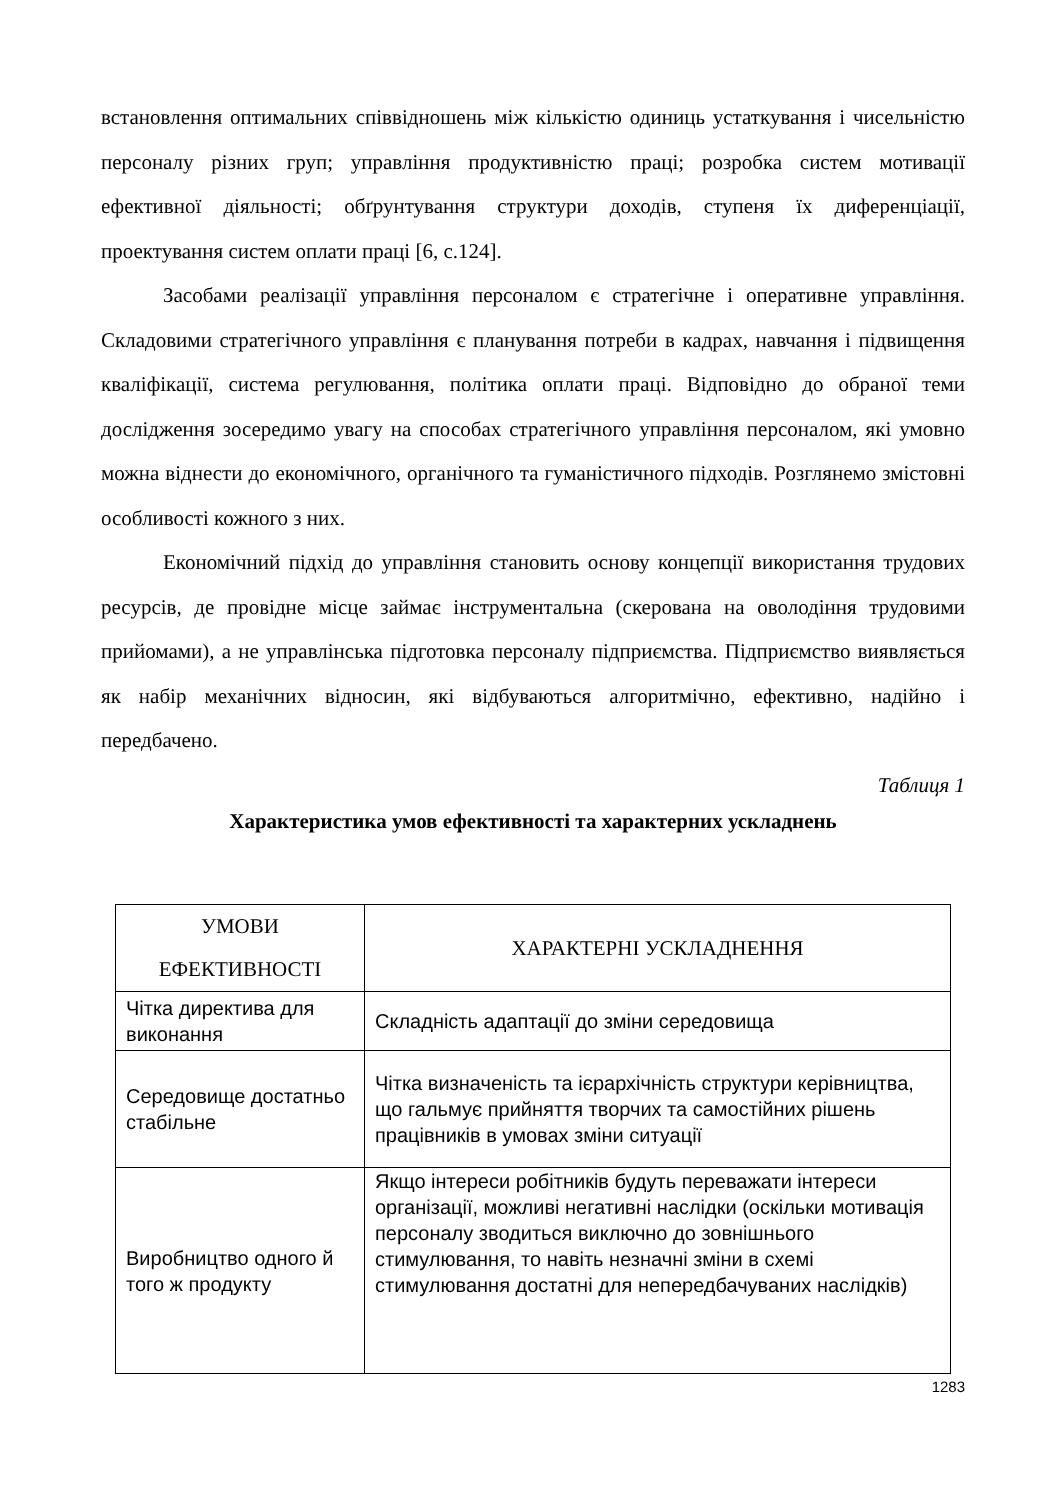встановлення оптимальних співвідношень між кількістю одиниць устаткування і чисельністю персоналу різних груп; управління продуктивністю праці; розробка систем мотивації ефективної діяльності; обґрунтування структури доходів, ступеня їх диференціації, проектування систем оплати праці [6, с.124].
Засобами реалізації управління персоналом є стратегічне і оперативне управління. Складовими стратегічного управління є планування потреби в кадрах, навчання і підвищення кваліфікації, система регулювання, політика оплати праці. Відповідно до обраної теми дослідження зосередимо увагу на способах стратегічного управління персоналом, які умовно можна віднести до економічного, органічного та гуманістичного підходів. Розглянемо змістовні особливості кожного з них.
Економічний підхід до управління становить основу концепції використання трудових ресурсів, де провідне місце займає інструментальна (скерована на оволодіння трудовими прийомами), а не управлінська підготовка персоналу підприємства. Підприємство виявляється як набір механічних відносин, які відбуваються алгоритмічно, ефективно, надійно і передбачено.
Таблиця 1
Характеристика умов ефективності та характерних ускладнень
| УМОВИ ЕФЕКТИВНОСТІ | ХАРАКТЕРНІ УСКЛАДНЕННЯ |
| --- | --- |
| Чітка директива для виконання | Складність адаптації до зміни середовища |
| Середовище достатньо стабільне | Чітка визначеність та ієрархічність структури керівництва, що гальмує прийняття творчих та самостійних рішень працівників в умовах зміни ситуації |
| Виробництво одного й того ж продукту | Якщо інтереси робітників будуть переважати інтереси організації, можливі негативні наслідки (оскільки мотивація персоналу зводиться виключно до зовнішнього стимулювання, то навіть незначні зміни в схемі стимулювання достатні для непередбачуваних наслідків) |
1283